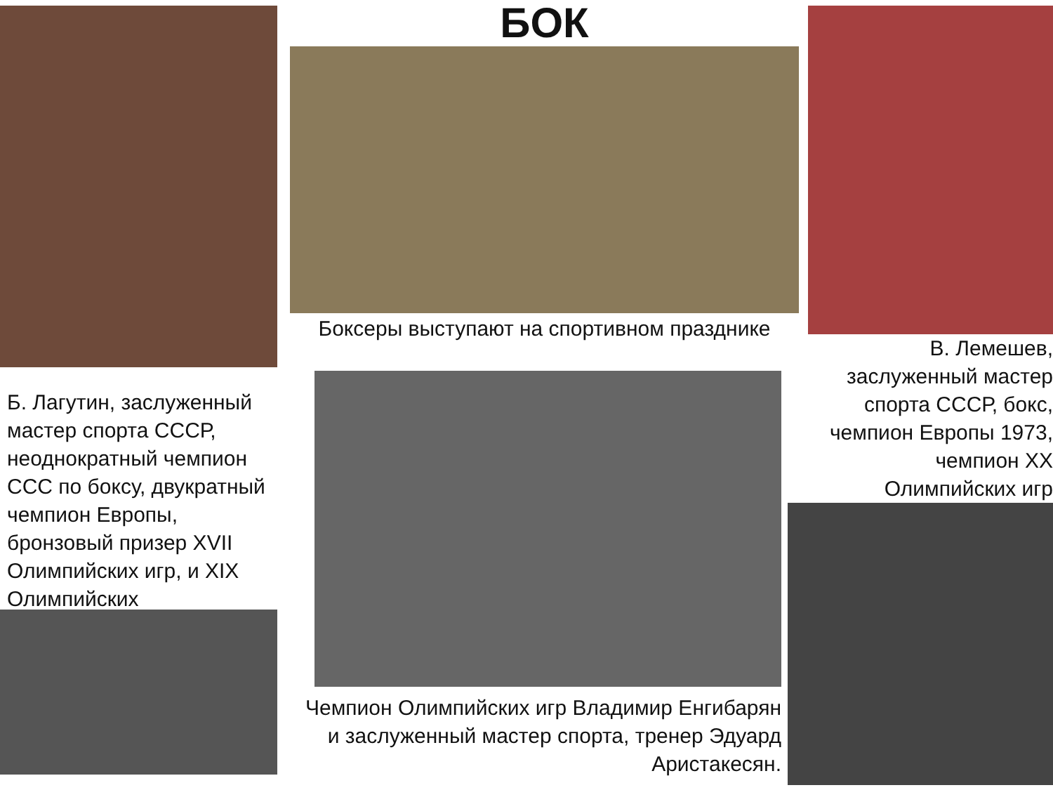Б. Лагутин, заслуженный мастер спорта СССР, неоднократный чемпион ССС по боксу, двукратный чемпион Европы, бронзовый призер XVII Олимпийских игр, и XIX Олимпийских
БОК
Боксеры выступают на спортивном празднике
Чемпион Олимпийских игр Владимир Енгибарян и заслуженный мастер спорта, тренер Эдуард Аристакесян.
В. Лемешев, заслуженный мастер спорта СССР, бокс, чемпион Европы 1973, чемпион XX Олимпийских игр